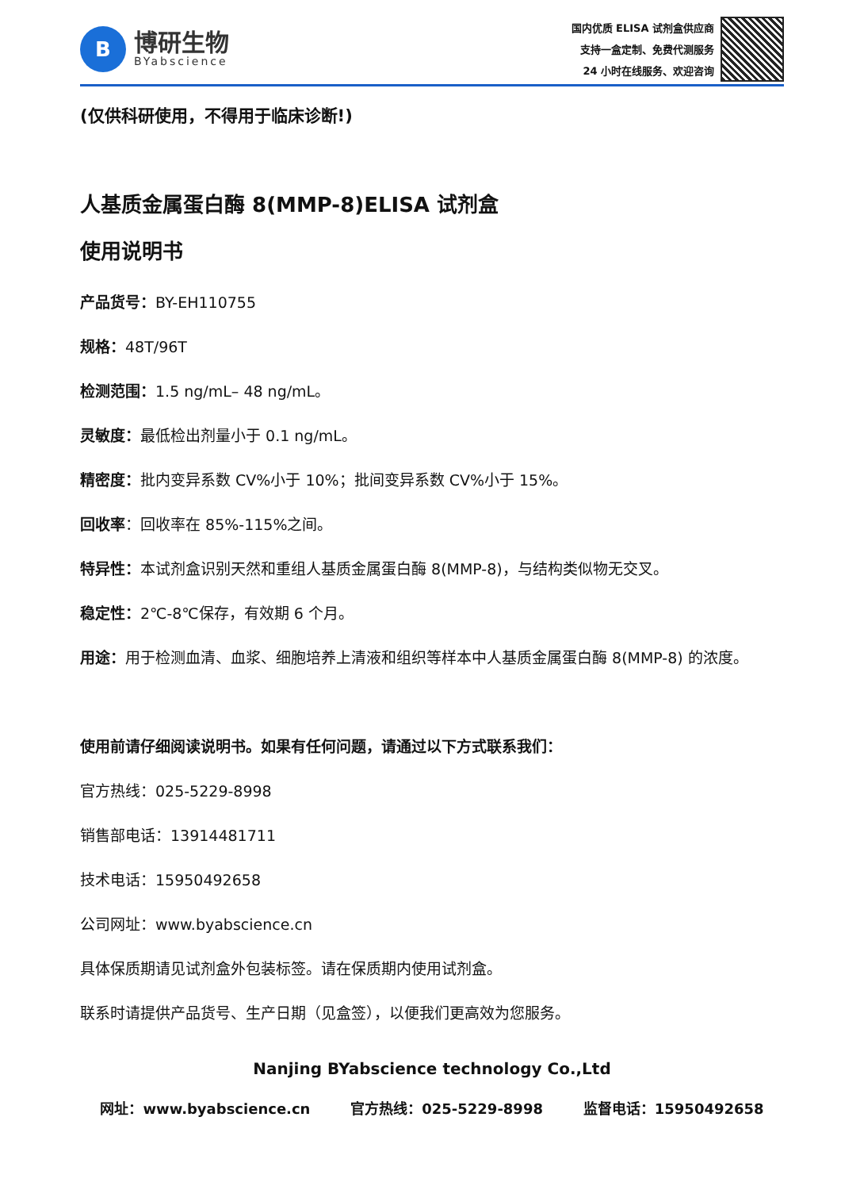B
博研生物
BYabscience
国内优质 ELISA 试剂盒供应商
支持一盒定制、免费代测服务
24 小时在线服务、欢迎咨询
(仅供科研使用，不得用于临床诊断!)
人基质金属蛋白酶 8(MMP-8)ELISA 试剂盒
使用说明书
产品货号：BY-EH110755
规格：48T/96T
检测范围：1.5 ng/mL– 48 ng/mL。
灵敏度：最低检出剂量小于 0.1 ng/mL。
精密度：批内变异系数 CV%小于 10%；批间变异系数 CV%小于 15%。
回收率：回收率在 85%-115%之间。
特异性：本试剂盒识别天然和重组人基质金属蛋白酶 8(MMP-8)，与结构类似物无交叉。
稳定性：2℃-8℃保存，有效期 6 个月。
用途：用于检测血清、血浆、细胞培养上清液和组织等样本中人基质金属蛋白酶 8(MMP-8) 的浓度。
使用前请仔细阅读说明书。如果有任何问题，请通过以下方式联系我们：
官方热线：025-5229-8998
销售部电话：13914481711
技术电话：15950492658
公司网址：www.byabscience.cn
具体保质期请见试剂盒外包装标签。请在保质期内使用试剂盒。
联系时请提供产品货号、生产日期（见盒签），以便我们更高效为您服务。
Nanjing BYabscience technology Co.,Ltd
网址：www.byabscience.cn 官方热线：025-5229-8998 监督电话：15950492658